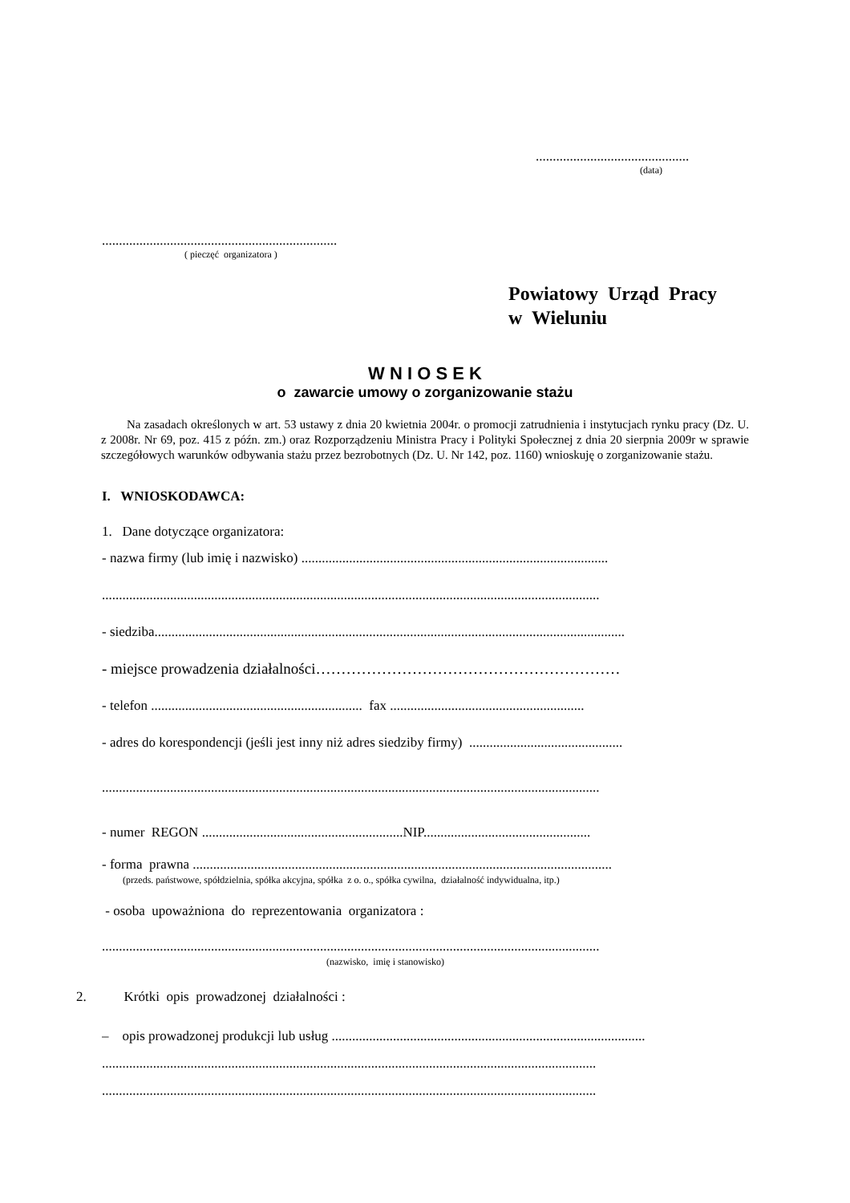.............................................
(data)
.....................................................................
( pieczęć organizatora )
Powiatowy Urząd Pracy
w Wieluniu
W N I O S E K
o zawarcie umowy o zorganizowanie stażu
Na zasadach określonych w art. 53 ustawy z dnia 20 kwietnia 2004r. o promocji zatrudnienia i instytucjach rynku pracy (Dz. U. z 2008r. Nr 69, poz. 415 z późn. zm.) oraz Rozporządzeniu Ministra Pracy i Polityki Społecznej z dnia 20 sierpnia 2009r w sprawie szczegółowych warunków odbywania stażu przez bezrobotnych (Dz. U. Nr 142, poz. 1160) wnioskuję o zorganizowanie stażu.
I. WNIOSKODAWCA:
1. Dane dotyczące organizatora:
- nazwa firmy (lub imię i nazwisko) ..........................................................................................
..................................................................................................................................................
- siedziba..........................................................................................................................................
- miejsce prowadzenia działalności……………………………………………………
- telefon .............................................................. fax .........................................................
- adres do korespondencji (jeśli jest inny niż adres siedziby firmy) .............................................
..................................................................................................................................................
- numer REGON ...........................................................NIP.................................................
- forma prawna ...........................................................................................................................
(przeds. państwowe, spółdzielnia, spółka akcyjna, spółka z o. o., spółka cywilna, działalność indywidualna, itp.)
- osoba upoważniona do reprezentowania organizatora :
..................................................................................................................................................
(nazwisko, imię i stanowisko)
2. Krótki opis prowadzonej działalności :
– opis prowadzonej produkcji lub usług ............................................................................................
.................................................................................................................................................
.................................................................................................................................................